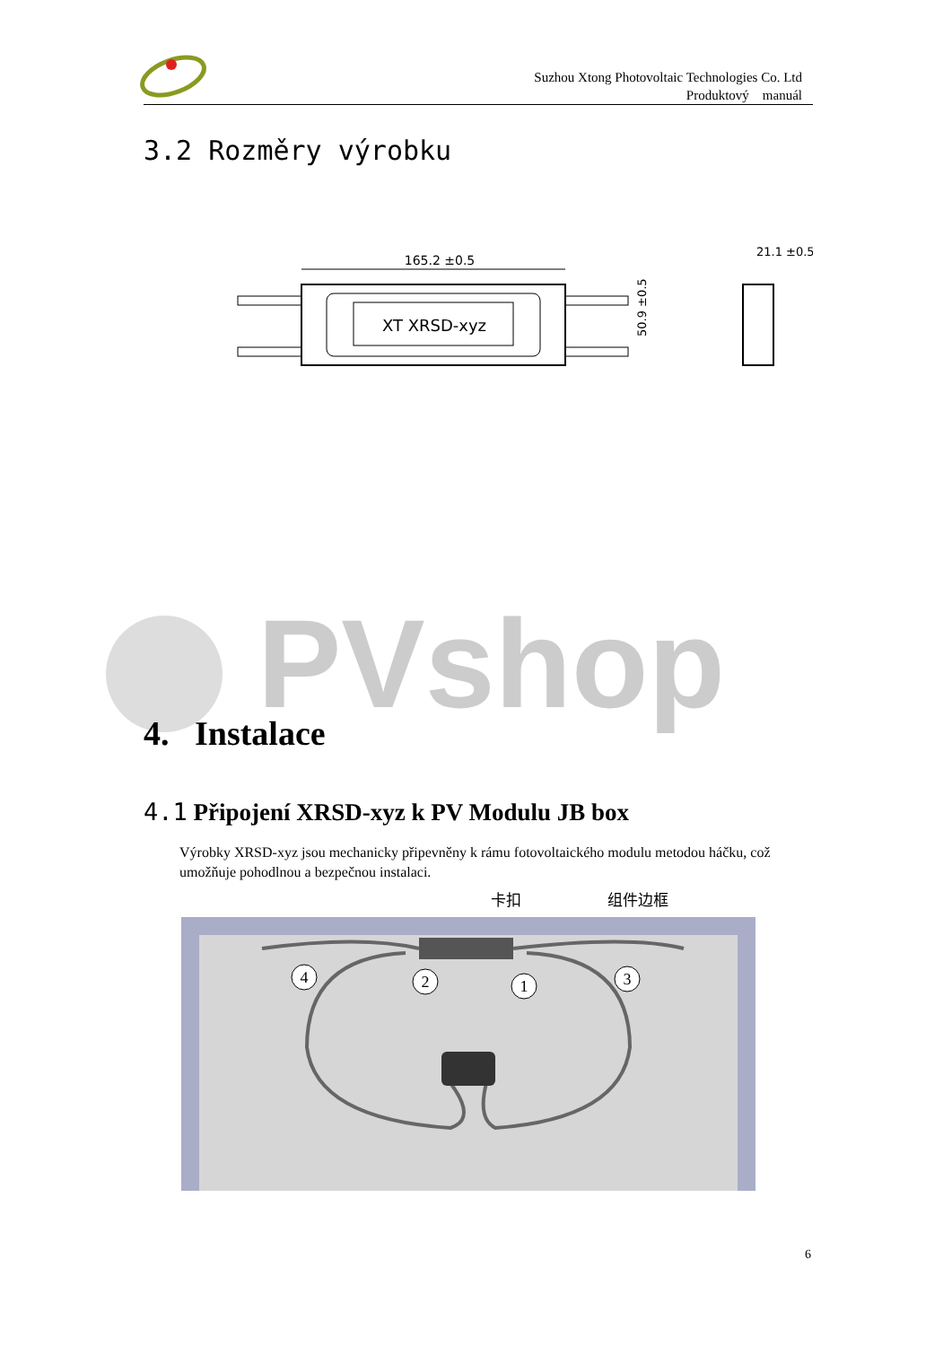Suzhou Xtong Photovoltaic Technologies Co. Ltd
Produktový manuál
3.2 Rozměry výrobku
165.2 ±0.5
XT XRSD-xyz
50.9 ±0.5
21.1 ±0.5
PVshop
4. Instalace
4.1 Připojení XRSD-xyz k PV Modulu JB box
Výrobky XRSD-xyz jsou mechanicky připevněny k rámu fotovoltaického modulu metodou háčku, což umožňuje pohodlnou a bezpečnou instalaci.
卡扣
组件边框
4
2
1
3
6